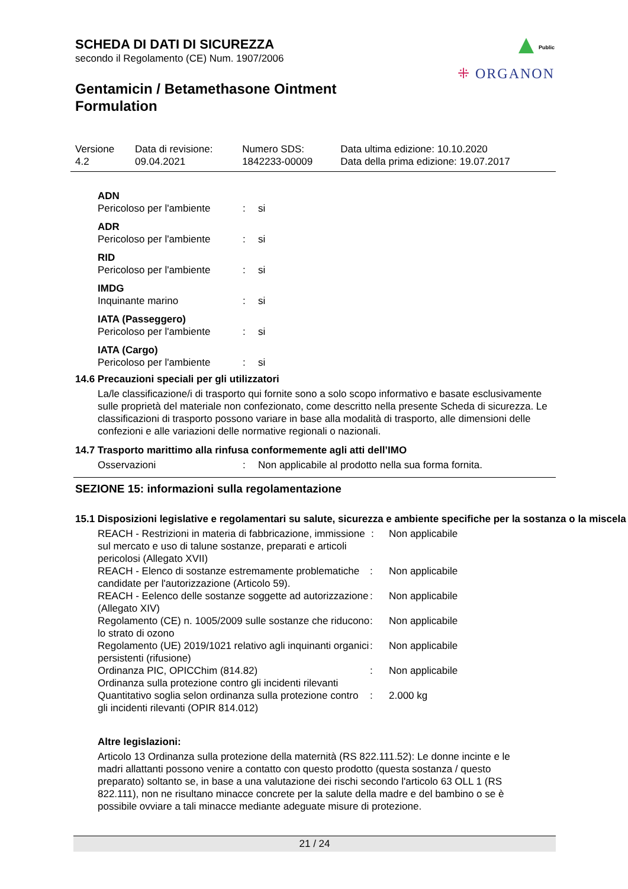SCHEDA DI DATI DI SICUREZZA
secondo il Regolamento (CE) Num. 1907/2006
Gentamicin / Betamethasone Ointment
Formulation
Public
⁜ ORGANON
| Versione 4.2 | Data di revisione: 09.04.2021 | Numero SDS: 1842233-00009 | Data ultima edizione: 10.10.2020 Data della prima edizione: 19.07.2017 |
| ADN | | |
| Pericoloso per l'ambiente | : | si |
| ADR | | |
| Pericoloso per l'ambiente | : | si |
| RID | | |
| Pericoloso per l'ambiente | : | si |
| IMDG | | |
| Inquinante marino | : | si |
| IATA (Passeggero) | | |
| Pericoloso per l'ambiente | : | si |
| IATA (Cargo) | | |
| Pericoloso per l'ambiente | : | si |
14.6 Precauzioni speciali per gli utilizzatori
La/le classificazione/i di trasporto qui fornite sono a solo scopo informativo e basate esclusivamente sulle proprietà del materiale non confezionato, come descritto nella presente Scheda di sicurezza. Le classificazioni di trasporto possono variare in base alla modalità di trasporto, alle dimensioni delle confezioni e alle variazioni delle normative regionali o nazionali.
14.7 Trasporto marittimo alla rinfusa conformemente agli atti dell’IMO
| Osservazioni | : | Non applicabile al prodotto nella sua forma fornita. |
SEZIONE 15: informazioni sulla regolamentazione
15.1 Disposizioni legislative e regolamentari su salute, sicurezza e ambiente specifiche per la sostanza o la miscela
| REACH - Restrizioni in materia di fabbricazione, immissione sul mercato e uso di talune sostanze, preparati e articoli pericolosi (Allegato XVII) | : | Non applicabile |
| REACH - Elenco di sostanze estremamente problematiche candidate per l'autorizzazione (Articolo 59). | : | Non applicabile |
| REACH - Eelenco delle sostanze soggette ad autorizzazione (Allegato XIV) | : | Non applicabile |
| Regolamento (CE) n. 1005/2009 sulle sostanze che riducono lo strato di ozono | : | Non applicabile |
| Regolamento (UE) 2019/1021 relativo agli inquinanti organici persistenti (rifusione) | : | Non applicabile |
| Ordinanza PIC, OPICChim (814.82) | : | Non applicabile |
| Ordinanza sulla protezione contro gli incidenti rilevanti | | |
| Quantitativo soglia selon ordinanza sulla protezione contro gli incidenti rilevanti (OPIR 814.012) | : | 2.000 kg |
Altre legislazioni:
Articolo 13 Ordinanza sulla protezione della maternità (RS 822.111.52): Le donne incinte e le madri allattanti possono venire a contatto con questo prodotto (questa sostanza / questo preparato) soltanto se, in base a una valutazione dei rischi secondo l'articolo 63 OLL 1 (RS 822.111), non ne risultano minacce concrete per la salute della madre e del bambino o se è possibile ovviare a tali minacce mediante adeguate misure di protezione.
21 / 24